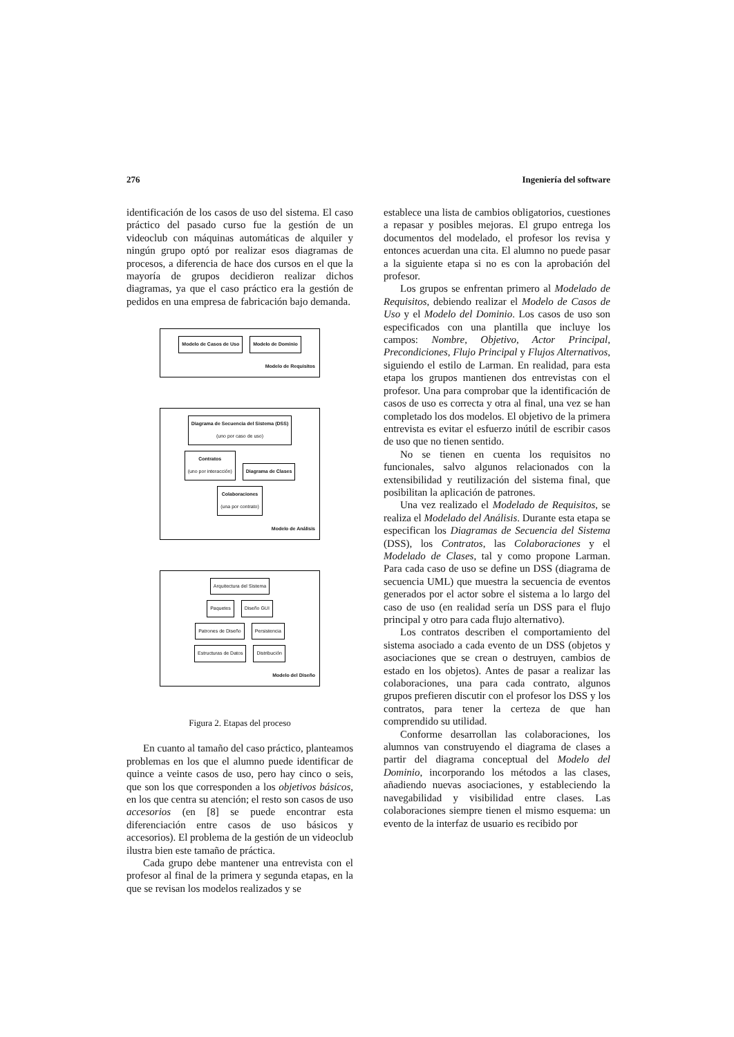276 Ingeniería del software
identificación de los casos de uso del sistema. El caso práctico del pasado curso fue la gestión de un videoclub con máquinas automáticas de alquiler y ningún grupo optó por realizar esos diagramas de procesos, a diferencia de hace dos cursos en el que la mayoría de grupos decidieron realizar dichos diagramas, ya que el caso práctico era la gestión de pedidos en una empresa de fabricación bajo demanda.
Modelo de Casos de Uso Modelo de Dominio
Modelo de Requisitos
Diagrama de Secuencia del Sistema (DSS)
(uno por caso de uso)
Contratos
(uno por interacción) Diagrama de Clases
Colaboraciones
(una por contrato)
Modelo de Análisis
Arquitectura del Sistema
Paquetes Diseño GUI
Patrones de Diseño Persistencia
Estructuras de Datos Distribución
Modelo del Diseño
Figura 2. Etapas del proceso
En cuanto al tamaño del caso práctico, planteamos problemas en los que el alumno puede identificar de quince a veinte casos de uso, pero hay cinco o seis, que son los que corresponden a los objetivos básicos, en los que centra su atención; el resto son casos de uso accesorios (en [8] se puede encontrar esta diferenciación entre casos de uso básicos y accesorios). El problema de la gestión de un videoclub ilustra bien este tamaño de práctica.
Cada grupo debe mantener una entrevista con el profesor al final de la primera y segunda etapas, en la que se revisan los modelos realizados y se
establece una lista de cambios obligatorios, cuestiones a repasar y posibles mejoras. El grupo entrega los documentos del modelado, el profesor los revisa y entonces acuerdan una cita. El alumno no puede pasar a la siguiente etapa si no es con la aprobación del profesor.
Los grupos se enfrentan primero al Modelado de Requisitos, debiendo realizar el Modelo de Casos de Uso y el Modelo del Dominio. Los casos de uso son especificados con una plantilla que incluye los campos: Nombre, Objetivo, Actor Principal, Precondiciones, Flujo Principal y Flujos Alternativos, siguiendo el estilo de Larman. En realidad, para esta etapa los grupos mantienen dos entrevistas con el profesor. Una para comprobar que la identificación de casos de uso es correcta y otra al final, una vez se han completado los dos modelos. El objetivo de la primera entrevista es evitar el esfuerzo inútil de escribir casos de uso que no tienen sentido.
No se tienen en cuenta los requisitos no funcionales, salvo algunos relacionados con la extensibilidad y reutilización del sistema final, que posibilitan la aplicación de patrones.
Una vez realizado el Modelado de Requisitos, se realiza el Modelado del Análisis. Durante esta etapa se especifican los Diagramas de Secuencia del Sistema (DSS), los Contratos, las Colaboraciones y el Modelado de Clases, tal y como propone Larman. Para cada caso de uso se define un DSS (diagrama de secuencia UML) que muestra la secuencia de eventos generados por el actor sobre el sistema a lo largo del caso de uso (en realidad sería un DSS para el flujo principal y otro para cada flujo alternativo).
Los contratos describen el comportamiento del sistema asociado a cada evento de un DSS (objetos y asociaciones que se crean o destruyen, cambios de estado en los objetos). Antes de pasar a realizar las colaboraciones, una para cada contrato, algunos grupos prefieren discutir con el profesor los DSS y los contratos, para tener la certeza de que han comprendido su utilidad.
Conforme desarrollan las colaboraciones, los alumnos van construyendo el diagrama de clases a partir del diagrama conceptual del Modelo del Dominio, incorporando los métodos a las clases, añadiendo nuevas asociaciones, y estableciendo la navegabilidad y visibilidad entre clases. Las colaboraciones siempre tienen el mismo esquema: un evento de la interfaz de usuario es recibido por